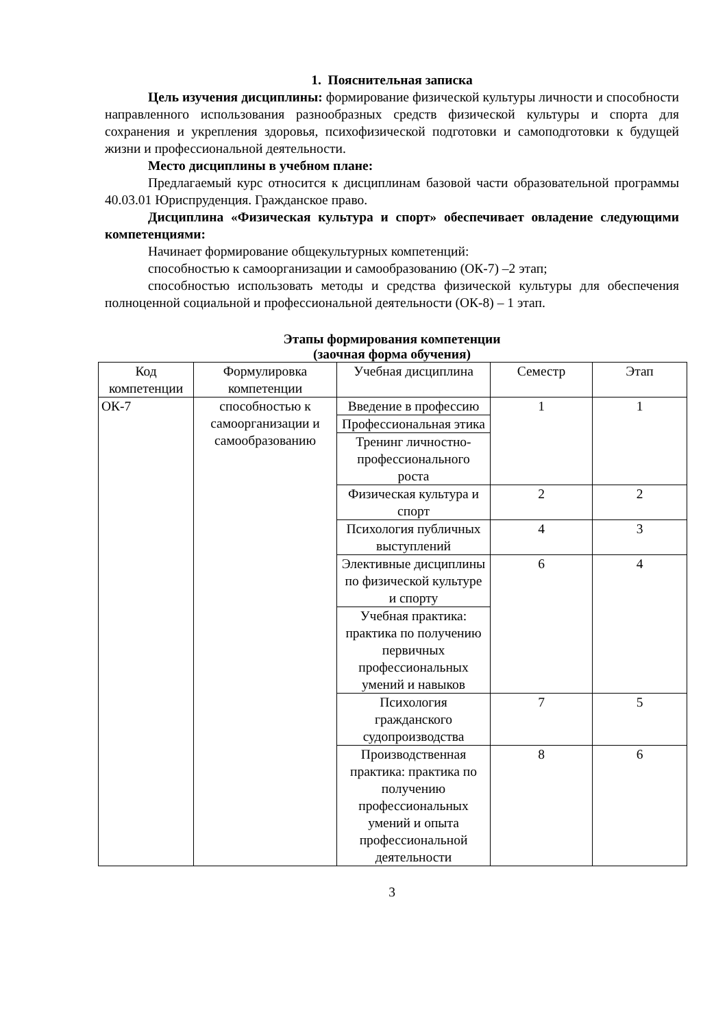1. Пояснительная записка
Цель изучения дисциплины: формирование физической культуры личности и способности направленного использования разнообразных средств физической культуры и спорта для сохранения и укрепления здоровья, психофизической подготовки и самоподготовки к будущей жизни и профессиональной деятельности.
Место дисциплины в учебном плане:
Предлагаемый курс относится к дисциплинам базовой части образовательной программы 40.03.01 Юриспруденция. Гражданское право.
Дисциплина «Физическая культура и спорт» обеспечивает овладение следующими компетенциями:
Начинает формирование общекультурных компетенций:
способностью к самоорганизации и самообразованию (ОК-7) –2 этап;
способностью использовать методы и средства физической культуры для обеспечения полноценной социальной и профессиональной деятельности (ОК-8) – 1 этап.
Этапы формирования компетенции
(заочная форма обучения)
| Код компетенции | Формулировка компетенции | Учебная дисциплина | Семестр | Этап |
| --- | --- | --- | --- | --- |
| ОК-7 | способностью к самоорганизации и самообразованию | Введение в профессию | 1 | 1 |
| | | Профессиональная этика | | |
| | | Тренинг личностно-профессионального роста | | |
| | | Физическая культура и спорт | 2 | 2 |
| | | Психология публичных выступлений | 4 | 3 |
| | | Элективные дисциплины по физической культуре и спорту | 6 | 4 |
| | | Учебная практика: практика по получению первичных профессиональных умений и навыков | | |
| | | Психология гражданского судопроизводства | 7 | 5 |
| | | Производственная практика: практика по получению профессиональных умений и опыта профессиональной деятельности | 8 | 6 |
3